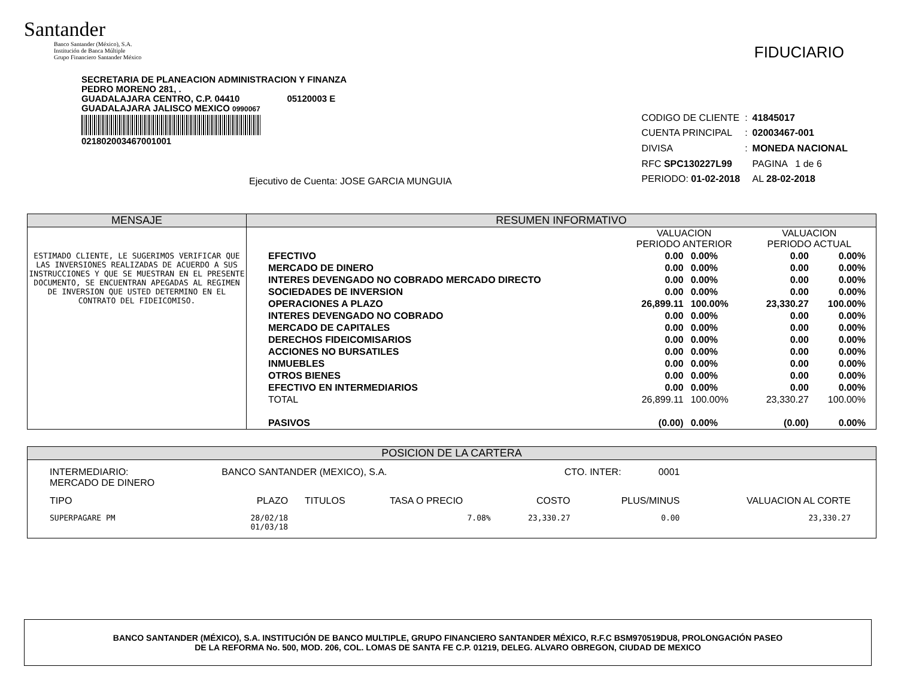Santander
Banco Santander (México), S.A.
Institución de Banca Múltiple
Grupo Financiero Santander México
FIDUCIARIO
SECRETARIA DE PLANEACION ADMINISTRACION Y FINANZA
PEDRO MORENO 281, .
GUADALAJARA CENTRO, C.P. 04410 05120003 E
GUADALAJARA JALISCO MEXICO 0990067
021802003467001001
Ejecutivo de Cuenta: JOSE GARCIA MUNGUIA
| CODIGO DE CLIENTE | : | 41845017 |
| CUENTA PRINCIPAL | : | 02003467-001 |
| DIVISA | : | MONEDA NACIONAL |
| RFC SPC130227L99 | | PAGINA 1 de 6 |
| PERIODO: 01-02-2018 | | AL 28-02-2018 |
MENSAJE
ESTIMADO CLIENTE, LE SUGERIMOS VERIFICAR QUE LAS INVERSIONES REALIZADAS DE ACUERDO A SUS INSTRUCCIONES Y QUE SE MUESTRAN EN EL PRESENTE DOCUMENTO, SE ENCUENTRAN APEGADAS AL REGIMEN DE INVERSION QUE USTED DETERMINO EN EL CONTRATO DEL FIDEICOMISO.
RESUMEN INFORMATIVO
| | VALUACION PERIODO ANTERIOR | | VALUACION PERIODO ACTUAL | |
| EFECTIVO | 0.00 | 0.00% | 0.00 | 0.00% |
| MERCADO DE DINERO | 0.00 | 0.00% | 0.00 | 0.00% |
| INTERES DEVENGADO NO COBRADO MERCADO DIRECTO | 0.00 | 0.00% | 0.00 | 0.00% |
| SOCIEDADES DE INVERSION | 0.00 | 0.00% | 0.00 | 0.00% |
| OPERACIONES A PLAZO | 26,899.11 | 100.00% | 23,330.27 | 100.00% |
| INTERES DEVENGADO NO COBRADO | 0.00 | 0.00% | 0.00 | 0.00% |
| MERCADO DE CAPITALES | 0.00 | 0.00% | 0.00 | 0.00% |
| DERECHOS FIDEICOMISARIOS | 0.00 | 0.00% | 0.00 | 0.00% |
| ACCIONES NO BURSATILES | 0.00 | 0.00% | 0.00 | 0.00% |
| INMUEBLES | 0.00 | 0.00% | 0.00 | 0.00% |
| OTROS BIENES | 0.00 | 0.00% | 0.00 | 0.00% |
| EFECTIVO EN INTERMEDIARIOS | 0.00 | 0.00% | 0.00 | 0.00% |
| TOTAL | 26,899.11 | 100.00% | 23,330.27 | 100.00% |
| PASIVOS | (0.00) | 0.00% | (0.00) | 0.00% |
POSICION DE LA CARTERA
| INTERMEDIARIO: MERCADO DE DINERO | BANCO SANTANDER (MEXICO), S.A. | | | CTO. INTER: 0001 | | |
| TIPO | PLAZO | TITULOS | TASA O PRECIO | COSTO | PLUS/MINUS | VALUACION AL CORTE |
| SUPERPAGARE PM | 28/02/18 01/03/18 | | 7.08% | 23,330.27 | 0.00 | 23,330.27 |
BANCO SANTANDER (MÉXICO), S.A. INSTITUCIÓN DE BANCO MULTIPLE, GRUPO FINANCIERO SANTANDER MÉXICO, R.F.C BSM970519DU8, PROLONGACIÓN PASEO
DE LA REFORMA No. 500, MOD. 206, COL. LOMAS DE SANTA FE C.P. 01219, DELEG. ALVARO OBREGON, CIUDAD DE MEXICO